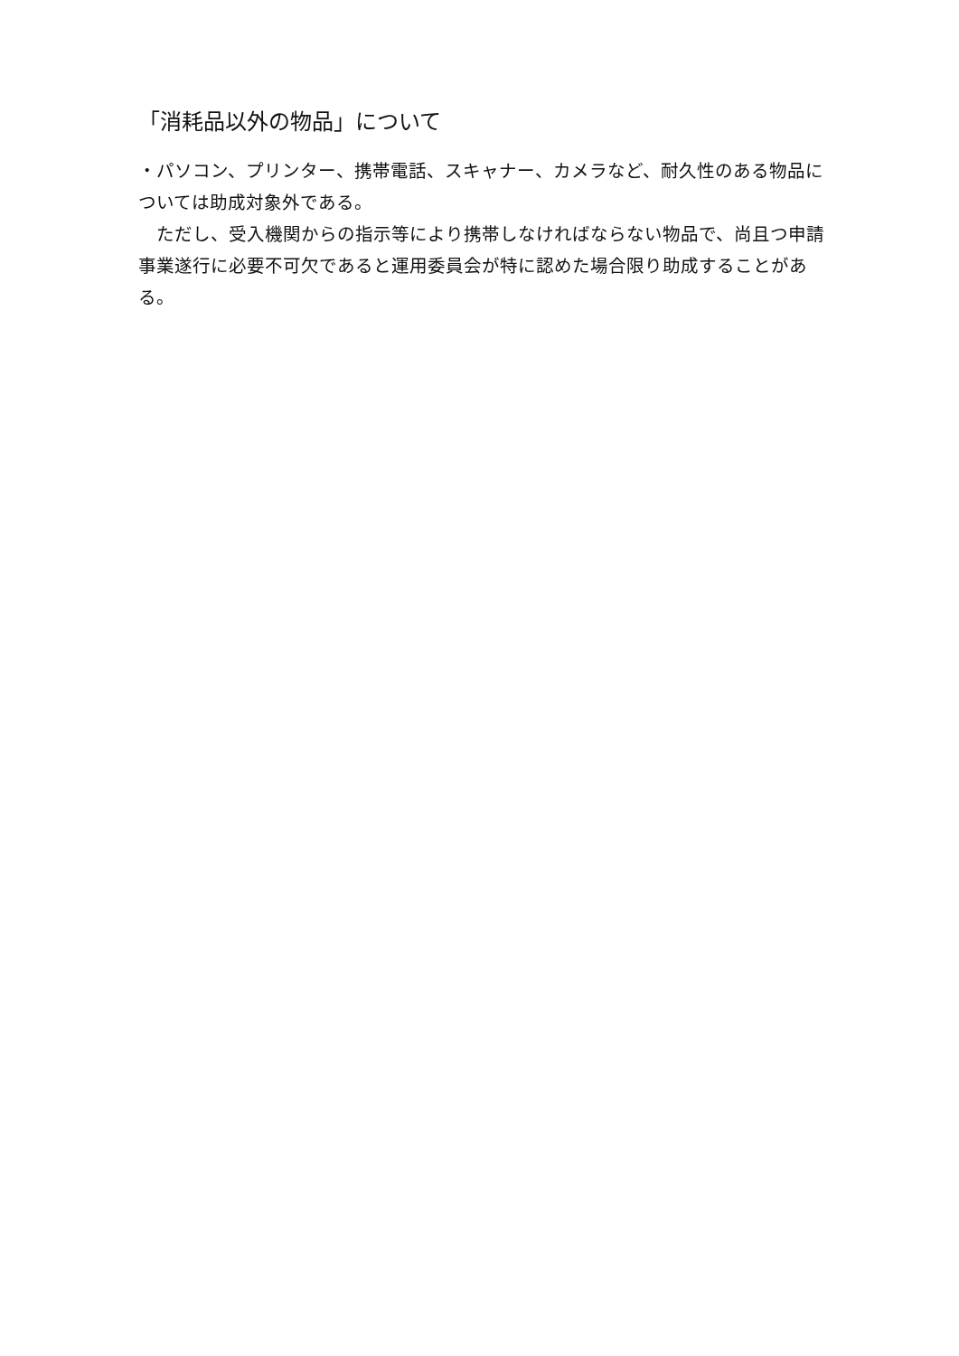「消耗品以外の物品」について
・パソコン、プリンター、携帯電話、スキャナー、カメラなど、耐久性のある物品については助成対象外である。
　ただし、受入機関からの指示等により携帯しなければならない物品で、尚且つ申請事業遂行に必要不可欠であると運用委員会が特に認めた場合限り助成することがある。